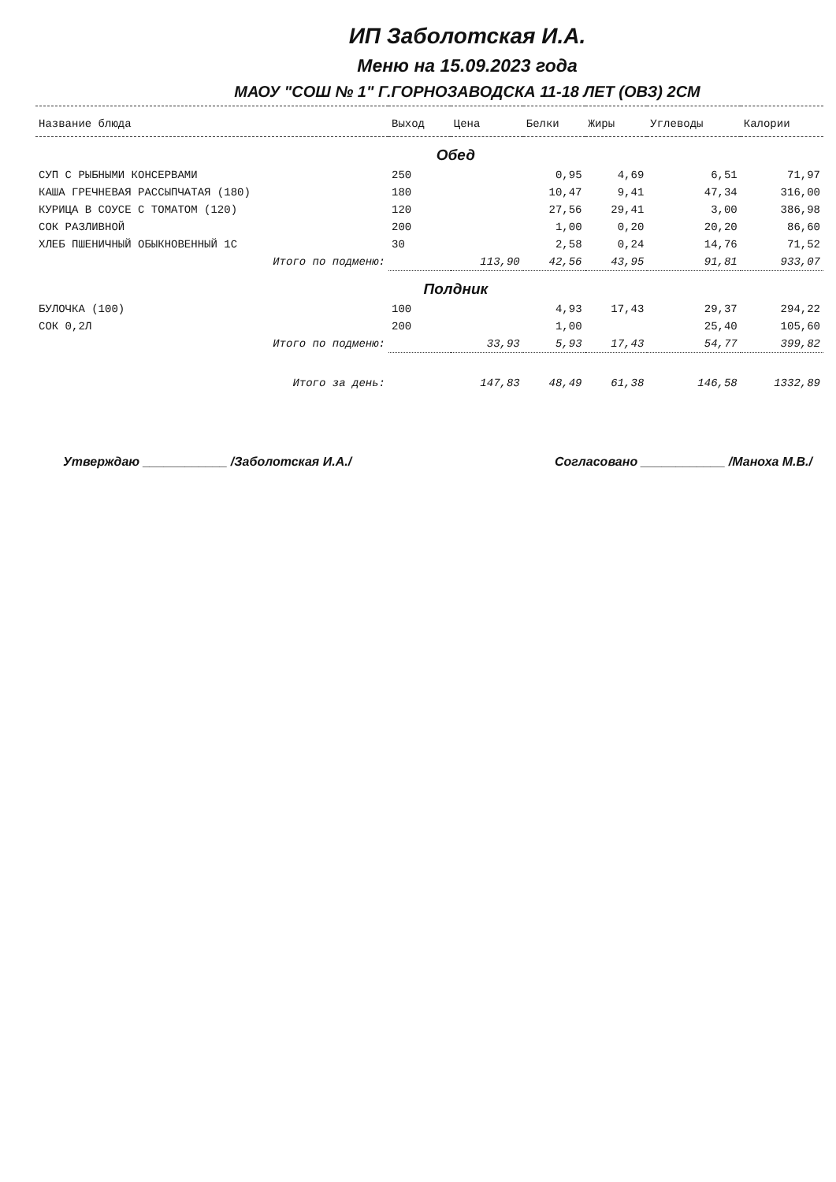ИП Заболотская И.А.
Меню на 15.09.2023 года
МАОУ "СОШ № 1" Г.ГОРНОЗАВОДСКА 11-18 ЛЕТ (ОВЗ) 2СМ
| Название блюда | Выход | Цена | Белки | Жиры | Углеводы | Калории |
| --- | --- | --- | --- | --- | --- | --- |
| | Обед | | | | | |
| СУП С РЫБНЫМИ КОНСЕРВАМИ | 250 | | 0,95 | 4,69 | 6,51 | 71,97 |
| КАША ГРЕЧНЕВАЯ РАССЫПЧАТАЯ (180) | 180 | | 10,47 | 9,41 | 47,34 | 316,00 |
| КУРИЦА В СОУСЕ С ТОМАТОМ (120) | 120 | | 27,56 | 29,41 | 3,00 | 386,98 |
| СОК РАЗЛИВНОЙ | 200 | | 1,00 | 0,20 | 20,20 | 86,60 |
| ХЛЕБ ПШЕНИЧНЫЙ ОБЫКНОВЕННЫЙ 1С | 30 | | 2,58 | 0,24 | 14,76 | 71,52 |
| Итого по подменю: | | 113,90 | 42,56 | 43,95 | 91,81 | 933,07 |
| | Полдник | | | | | |
| БУЛОЧКА (100) | 100 | | 4,93 | 17,43 | 29,37 | 294,22 |
| СОК 0,2Л | 200 | | 1,00 | | 25,40 | 105,60 |
| Итого по подменю: | | 33,93 | 5,93 | 17,43 | 54,77 | 399,82 |
| Итого за день: | | 147,83 | 48,49 | 61,38 | 146,58 | 1332,89 |
Утверждаю ____________ /Заболотская И.А./ Согласовано ____________ /Маноха М.В./